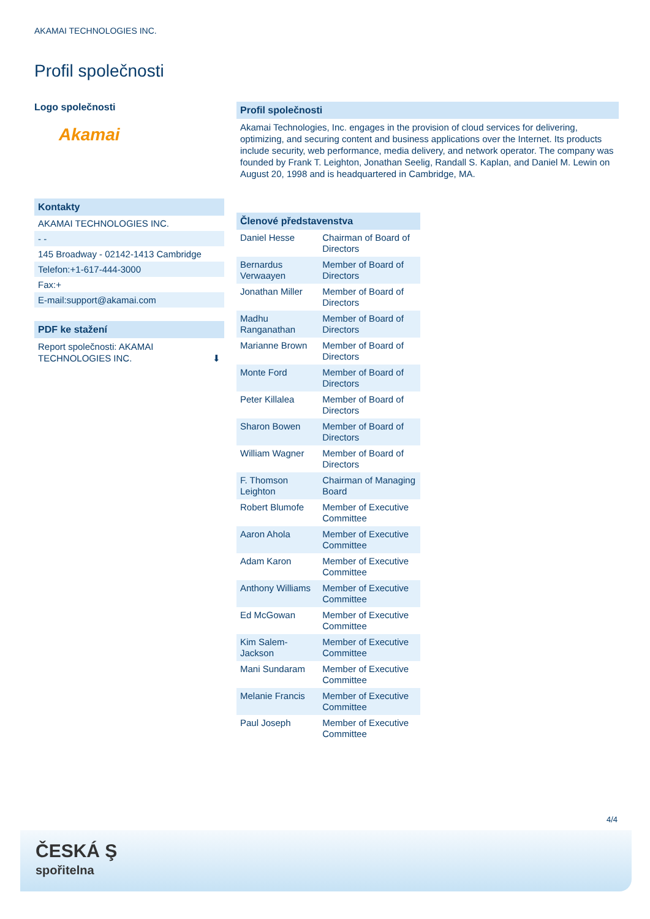AKAMAI TECHNOLOGIES INC.
Profil společnosti
Logo společnosti
Akamai
Kontakty
AKAMAI TECHNOLOGIES INC.
- -
145 Broadway - 02142-1413 Cambridge
Telefon:+1-617-444-3000
Fax:+
E-mail:support@akamai.com
PDF ke stažení
Report společnosti: AKAMAI TECHNOLOGIES INC. ⬇
Profil společnosti
Akamai Technologies, Inc. engages in the provision of cloud services for delivering, optimizing, and securing content and business applications over the Internet. Its products include security, web performance, media delivery, and network operator. The company was founded by Frank T. Leighton, Jonathan Seelig, Randall S. Kaplan, and Daniel M. Lewin on August 20, 1998 and is headquartered in Cambridge, MA.
Členové představenstva
| Daniel Hesse | Chairman of Board of Directors |
| Bernardus Verwaayen | Member of Board of Directors |
| Jonathan Miller | Member of Board of Directors |
| Madhu Ranganathan | Member of Board of Directors |
| Marianne Brown | Member of Board of Directors |
| Monte Ford | Member of Board of Directors |
| Peter Killalea | Member of Board of Directors |
| Sharon Bowen | Member of Board of Directors |
| William Wagner | Member of Board of Directors |
| F. Thomson Leighton | Chairman of Managing Board |
| Robert Blumofe | Member of Executive Committee |
| Aaron Ahola | Member of Executive Committee |
| Adam Karon | Member of Executive Committee |
| Anthony Williams | Member of Executive Committee |
| Ed McGowan | Member of Executive Committee |
| Kim Salem-Jackson | Member of Executive Committee |
| Mani Sundaram | Member of Executive Committee |
| Melanie Francis | Member of Executive Committee |
| Paul Joseph | Member of Executive Committee |
4/4
ČESKÁ Ş
spořitelna